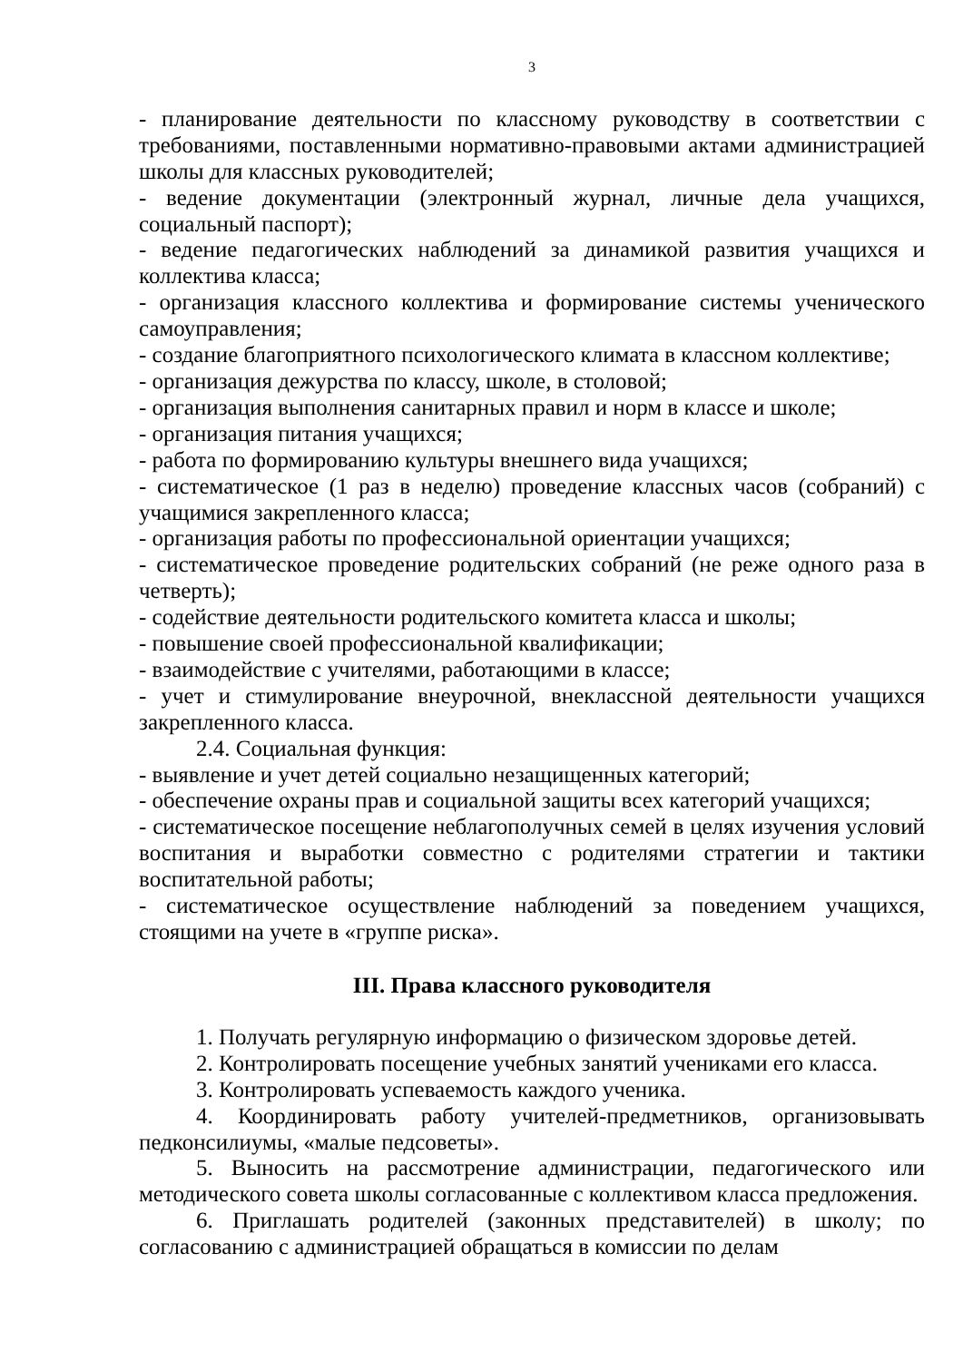3
- планирование деятельности по классному руководству в соответствии с требованиями, поставленными нормативно-правовыми актами администрацией школы для классных руководителей;
- ведение документации (электронный журнал, личные дела учащихся, социальный паспорт);
- ведение педагогических наблюдений за динамикой развития учащихся и коллектива класса;
- организация классного коллектива и формирование системы ученического самоуправления;
- создание благоприятного психологического климата в классном коллективе;
- организация дежурства по классу, школе, в столовой;
- организация выполнения санитарных правил и норм в классе и школе;
- организация питания учащихся;
- работа по формированию культуры внешнего вида учащихся;
- систематическое (1 раз в неделю) проведение классных часов (собраний) с учащимися закрепленного класса;
- организация работы по профессиональной ориентации учащихся;
- систематическое проведение родительских собраний (не реже одного раза в четверть);
- содействие деятельности родительского комитета класса и школы;
- повышение своей профессиональной квалификации;
- взаимодействие с учителями, работающими в классе;
- учет и стимулирование внеурочной, внеклассной деятельности учащихся закрепленного класса.
2.4. Социальная функция:
- выявление и учет детей социально незащищенных категорий;
- обеспечение охраны прав и социальной защиты всех категорий учащихся;
- систематическое посещение неблагополучных семей в целях изучения условий воспитания и выработки совместно с родителями стратегии и тактики воспитательной работы;
- систематическое осуществление наблюдений за поведением учащихся, стоящими на учете в «группе риска».
III. Права классного руководителя
1. Получать регулярную информацию о физическом здоровье детей.
2. Контролировать посещение учебных занятий учениками его класса.
3. Контролировать успеваемость каждого ученика.
4. Координировать работу учителей-предметников, организовывать педконсилиумы, «малые педсоветы».
5. Выносить на рассмотрение администрации, педагогического или методического совета школы согласованные с коллективом класса предложения.
6. Приглашать родителей (законных представителей) в школу; по согласованию с администрацией обращаться в комиссии по делам